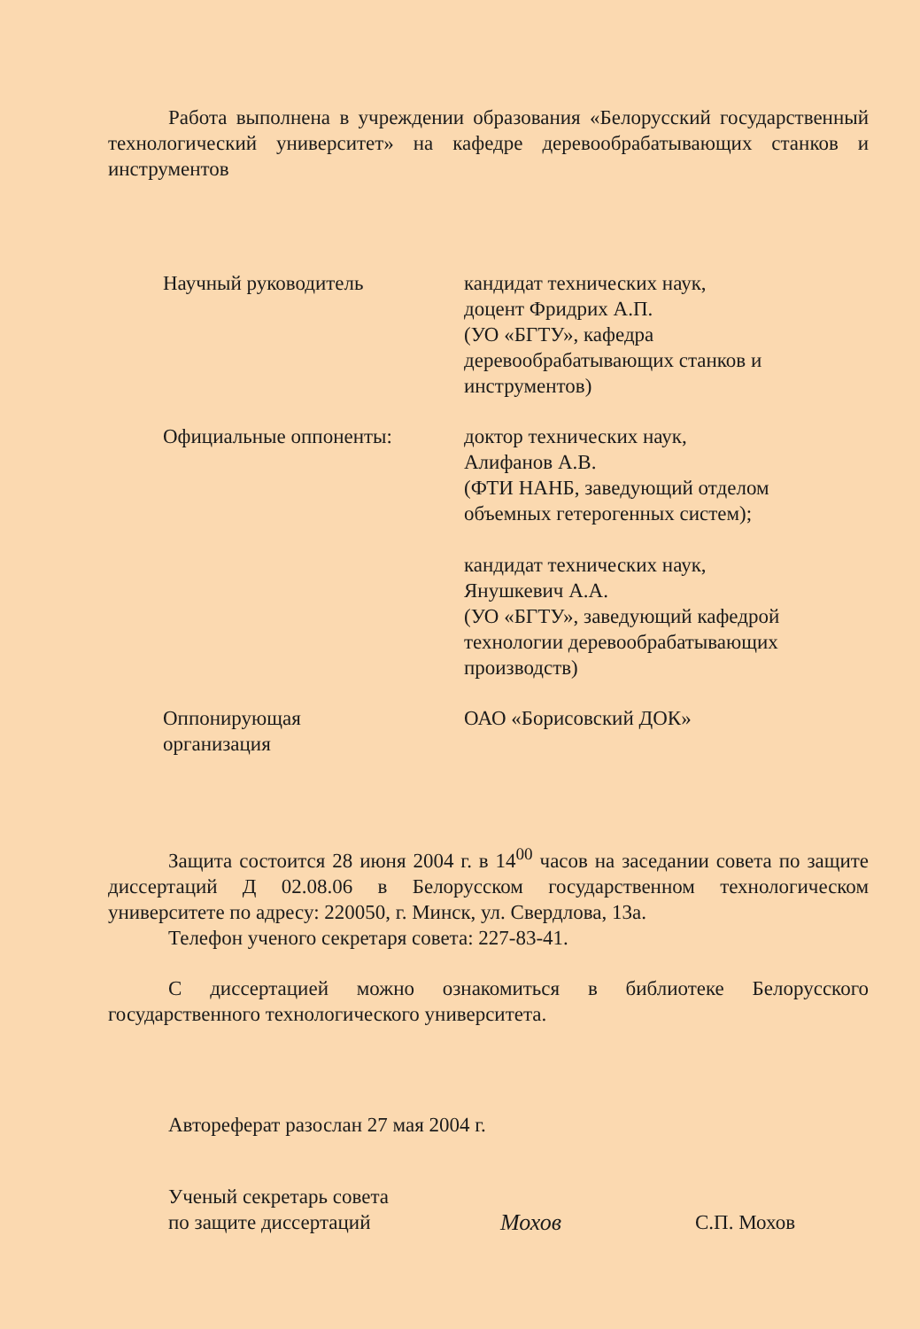Работа выполнена в учреждении образования «Белорусский государственный технологический университет» на кафедре деревообрабатывающих станков и инструментов
Научный руководитель кандидат технических наук,
доцент Фридрих А.П.
(УО «БГТУ», кафедра
деревообрабатывающих станков и
инструментов)
Официальные оппоненты: доктор технических наук,
Алифанов А.В.
(ФТИ НАНБ, заведующий отделом
объемных гетерогенных систем);
кандидат технических наук,
Янушкевич А.А.
(УО «БГТУ», заведующий кафедрой
технологии деревообрабатывающих
производств)
Оппонирующая
организация
ОАО «Борисовский ДОК»
Защита состоится 28 июня 2004 г. в 14<sup>00</sup> часов на заседании совета по защите диссертаций Д 02.08.06 в Белорусском государственном технологическом университете по адресу: 220050, г. Минск, ул. Свердлова, 13а.
Телефон ученого секретаря совета: 227-83-41.
С диссертацией можно ознакомиться в библиотеке Белорусского государственного технологического университета.
Автореферат разослан 27 мая 2004 г.
Ученый секретарь совета
по защите диссертаций
Мохов
С.П. Мохов